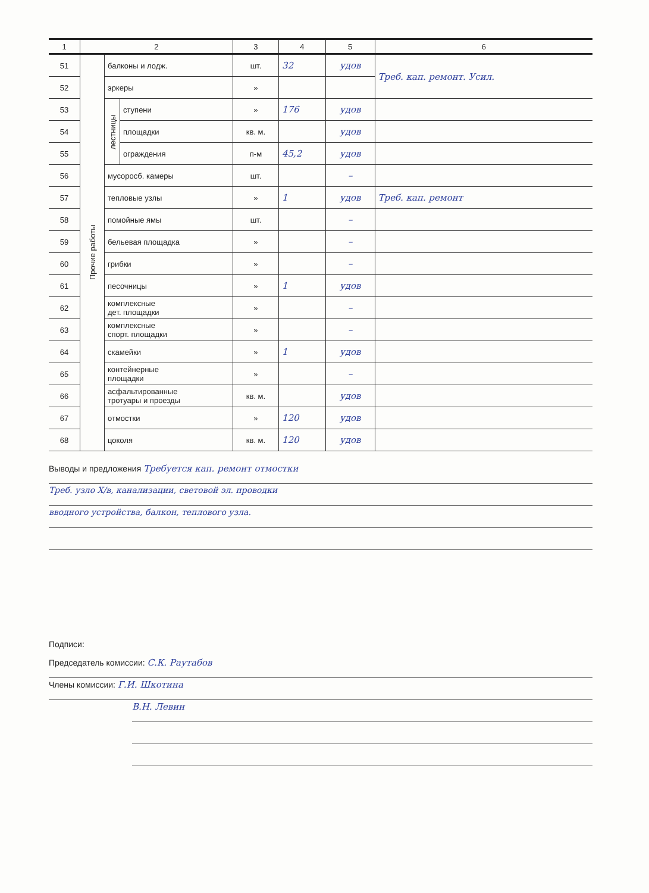| 1 | 2 | | | 3 | 4 | 5 | 6 |
| --- | --- | --- | --- | --- | --- | --- | --- |
| 51 | Прочие работы | балконы и лодж. | | шт. | 32 | удов | Треб. кап. ремонт. Усил. |
| 52 | | эркеры | | » | | | |
| 53 | | лестницы | ступени | » | 176 | удов | |
| 54 | | | площадки | кв. м. | | удов | |
| 55 | | | ограждения | п-м | 45,2 | удов | |
| 56 | | мусоросб. камеры | | шт. | | – | |
| 57 | | тепловые узлы | | » | 1 | удов | Треб. кап. ремонт |
| 58 | | помойные ямы | | шт. | | – | |
| 59 | | бельевая площадка | | » | | – | |
| 60 | | грибки | | » | | – | |
| 61 | | песочницы | | » | 1 | удов | |
| 62 | | комплексные дет. площадки | | » | | – | |
| 63 | | комплексные спорт. площадки | | » | | – | |
| 64 | | скамейки | | » | 1 | удов | |
| 65 | | контейнерные площадки | | » | | – | |
| 66 | | асфальтированные тротуары и проезды | | кв. м. | | удов | |
| 67 | | отмостки | | » | 120 | удов | |
| 68 | | цоколя | | кв. м. | 120 | удов | |
Выводы и предложения Требуется кап. ремонт отмостки
Треб. узло Х/в, канализации, световой эл. проводки
вводного устройства, балкон, теплового узла.
Подписи:
Председатель комиссии: С.К. Раутабов
Члены комиссии: Г.И. Шкотина
В.Н. Левин